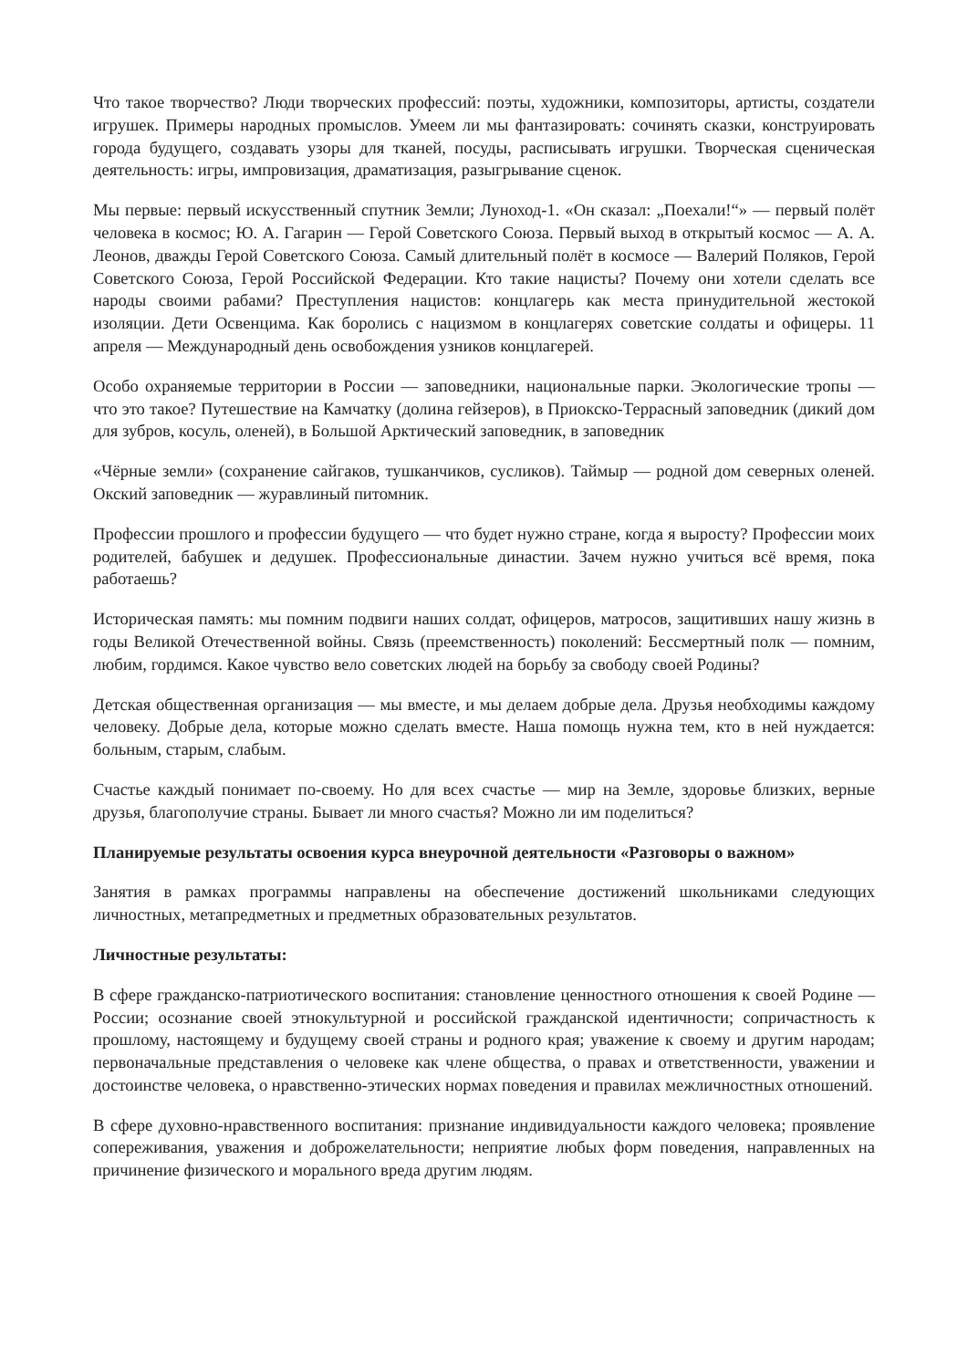Что такое творчество? Люди творческих профессий: поэты, художники, композиторы, артисты, создатели игрушек. Примеры народных промыслов. Умеем ли мы фантазировать: сочинять сказки, конструировать города будущего, создавать узоры для тканей, посуды, расписывать игрушки. Творческая сценическая деятельность: игры, импровизация, драматизация, разыгрывание сценок.
Мы первые: первый искусственный спутник Земли; Луноход-1. «Он сказал: „Поехали!“» — первый полёт человека в космос; Ю. А. Гагарин — Герой Советского Союза. Первый выход в открытый космос — А. А. Леонов, дважды Герой Советского Союза. Самый длительный полёт в космосе — Валерий Поляков, Герой Советского Союза, Герой Российской Федерации. Кто такие нацисты? Почему они хотели сделать все народы своими рабами? Преступления нацистов: концлагерь как места принудительной жестокой изоляции. Дети Освенцима. Как боролись с нацизмом в концлагерях советские солдаты и офицеры. 11 апреля — Международный день освобождения узников концлагерей.
Особо охраняемые территории в России — заповедники, национальные парки. Экологические тропы — что это такое? Путешествие на Камчатку (долина гейзеров), в Приокско-Террасный заповедник (дикий дом для зубров, косуль, оленей), в Большой Арктический заповедник, в заповедник
«Чёрные земли» (сохранение сайгаков, тушканчиков, сусликов). Таймыр — родной дом северных оленей. Окский заповедник — журавлиный питомник.
Профессии прошлого и профессии будущего — что будет нужно стране, когда я выросту? Профессии моих родителей, бабушек и дедушек. Профессиональные династии. Зачем нужно учиться всё время, пока работаешь?
Историческая память: мы помним подвиги наших солдат, офицеров, матросов, защитивших нашу жизнь в годы Великой Отечественной войны. Связь (преемственность) поколений: Бессмертный полк — помним, любим, гордимся. Какое чувство вело советских людей на борьбу за свободу своей Родины?
Детская общественная организация — мы вместе, и мы делаем добрые дела. Друзья необходимы каждому человеку. Добрые дела, которые можно сделать вместе. Наша помощь нужна тем, кто в ней нуждается: больным, старым, слабым.
Счастье каждый понимает по-своему. Но для всех счастье — мир на Земле, здоровье близких, верные друзья, благополучие страны. Бывает ли много счастья? Можно ли им поделиться?
Планируемые результаты освоения курса внеурочной деятельности «Разговоры о важном»
Занятия в рамках программы направлены на обеспечение достижений школьниками следующих личностных, метапредметных и предметных образовательных результатов.
Личностные результаты:
В сфере гражданско-патриотического воспитания: становление ценностного отношения к своей Родине — России; осознание своей этнокультурной и российской гражданской идентичности; сопричастность к прошлому, настоящему и будущему своей страны и родного края; уважение к своему и другим народам; первоначальные представления о человеке как члене общества, о правах и ответственности, уважении и достоинстве человека, о нравственно-этических нормах поведения и правилах межличностных отношений.
В сфере духовно-нравственного воспитания: признание индивидуальности каждого человека; проявление сопереживания, уважения и доброжелательности; неприятие любых форм поведения, направленных на причинение физического и морального вреда другим людям.